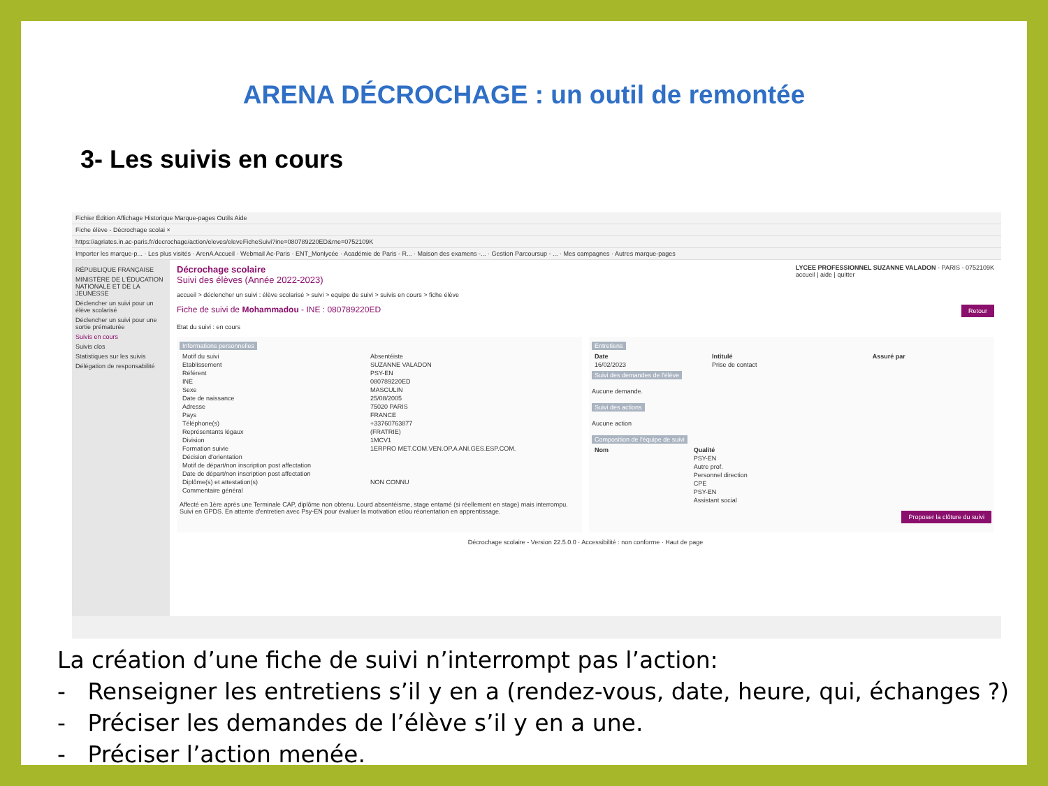ARENA DÉCROCHAGE : un outil de remontée
3- Les suivis en cours
Fichier Édition Affichage Historique Marque-pages Outils Aide
Fiche élève - Décrochage scolai ×
https://agriates.in.ac-paris.fr/decrochage/action/eleves/eleveFicheSuivi?ine=080789220ED&rne=0752109K
Importer les marque-p... · Les plus visités · ArenA Accueil · Webmail Ac-Paris · ENT_Monlycée · Académie de Paris - R... · Maison des examens -... · Gestion Parcoursup - ... · Mes campagnes · Autres marque-pages
RÉPUBLIQUE FRANÇAISE
MINISTÈRE DE L'ÉDUCATION NATIONALE ET DE LA JEUNESSE
Déclencher un suivi pour un élève scolarisé
Déclencher un suivi pour une sortie prématurée
Suivis en cours
Suivis clos
Statistiques sur les suivis
Délégation de responsabilité
Décrochage scolaire
Suivi des élèves (Année 2022-2023)
LYCEE PROFESSIONNEL SUZANNE VALADON - PARIS - 0752109K
accueil | aide | quitter
accueil > déclencher un suivi : élève scolarisé > suivi > equipe de suivi > suivis en cours > fiche élève
Fiche de suivi de Mohammadou - INE : 080789220ED Retour
Etat du suivi : en cours
Informations personnelles
| Motif du suivi | Absentéiste |
| Etablissement | SUZANNE VALADON |
| Référent | PSY-EN |
| INE | 080789220ED |
| Sexe | MASCULIN |
| Date de naissance | 25/08/2005 |
| Adresse | 75020 PARIS |
| Pays | FRANCE |
| Téléphone(s) | +33760763877 |
| Représentants légaux | (FRATRIE) |
| Division | 1MCV1 |
| Formation suivie | 1ERPRO MET.COM.VEN.OP.A ANI.GES.ESP.COM. |
| Décision d'orientation | |
| Motif de départ/non inscription post affectation | |
| Date de départ/non inscription post affectation | |
| Diplôme(s) et attestation(s) | NON CONNU |
| Commentaire général | |
Affecté en 1ère après une Terminale CAP, diplôme non obtenu. Lourd absentéisme, stage entamé (si réellement en stage) mais interrompu. Suivi en GPDS. En attente d'entretien avec Psy-EN pour évaluer la motivation et/ou réorientation en apprentissage.
Entretiens
| Date | Intitulé | Assuré par |
| --- | --- | --- |
| 16/02/2023 | Prise de contact | |
Suivi des demandes de l'élève
Aucune demande.
Suivi des actions
Aucune action
Composition de l'équipe de suivi
| Nom | Qualité |
| --- | --- |
| | PSY-EN |
| | Autre prof. |
| | Personnel direction |
| | CPE |
| | PSY-EN |
| | Assistant social |
Proposer la clôture du suivi
Décrochage scolaire - Version 22.5.0.0 · Accessibilité : non conforme · Haut de page
La création d’une fiche de suivi n’interrompt pas l’action:
- Renseigner les entretiens s’il y en a (rendez-vous, date, heure, qui, échanges ?)
- Préciser les demandes de l’élève s’il y en a une.
- Préciser l’action menée.